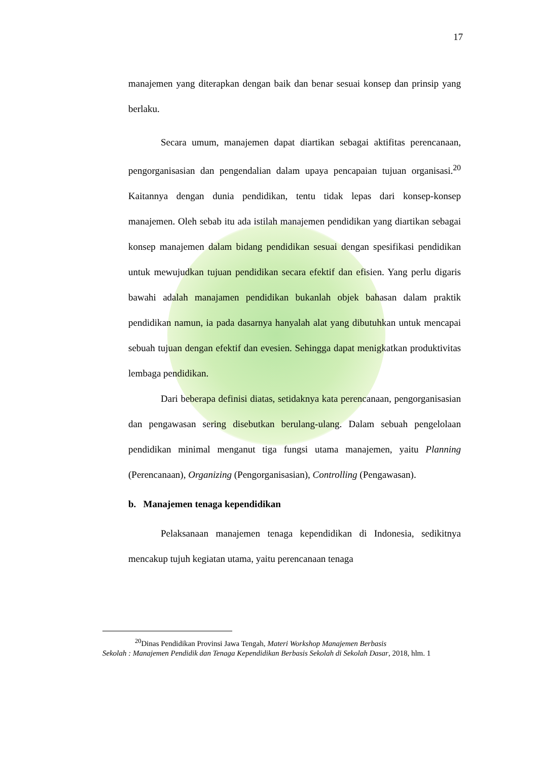17
manajemen yang diterapkan dengan baik dan benar sesuai konsep dan prinsip yang berlaku.
Secara umum, manajemen dapat diartikan sebagai aktifitas perencanaan, pengorganisasian dan pengendalian dalam upaya pencapaian tujuan organisasi.<sup>20</sup> Kaitannya dengan dunia pendidikan, tentu tidak lepas dari konsep-konsep manajemen. Oleh sebab itu ada istilah manajemen pendidikan yang diartikan sebagai konsep manajemen dalam bidang pendidikan sesuai dengan spesifikasi pendidikan untuk mewujudkan tujuan pendidikan secara efektif dan efisien. Yang perlu digaris bawahi adalah manajamen pendidikan bukanlah objek bahasan dalam praktik pendidikan namun, ia pada dasarnya hanyalah alat yang dibutuhkan untuk mencapai sebuah tujuan dengan efektif dan evesien. Sehingga dapat menigkatkan produktivitas lembaga pendidikan.
Dari beberapa definisi diatas, setidaknya kata perencanaan, pengorganisasian dan pengawasan sering disebutkan berulang-ulang. Dalam sebuah pengelolaan pendidikan minimal menganut tiga fungsi utama manajemen, yaitu Planning (Perencanaan), Organizing (Pengorganisasian), Controlling (Pengawasan).
b. Manajemen tenaga kependidikan
Pelaksanaan manajemen tenaga kependidikan di Indonesia, sedikitnya mencakup tujuh kegiatan utama, yaitu perencanaan tenaga
<sup>20</sup> Dinas Pendidikan Provinsi Jawa Tengah, Materi Workshop Manajemen Berbasis
Sekolah : Manajemen Pendidik dan Tenaga Kependidikan Berbasis Sekolah di Sekolah Dasar, 2018, hlm. 1